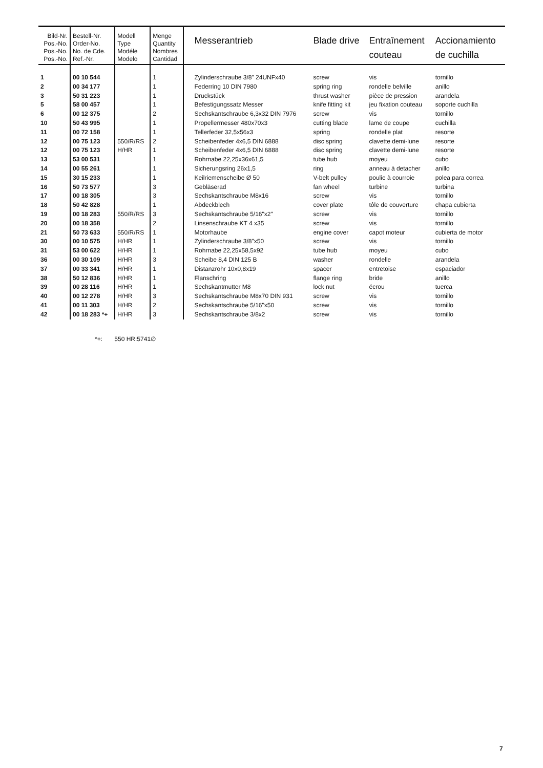| Bild-Nr. Pos.-No. Pos.-No. Pos.-No. | Bestell-Nr. Order-No. No. de Cde. Ref.-Nr. | Modell Type Modéle Modelo | Menge Quantity Nombres Cantidad | Messerantrieb | Blade drive | Entraînement couteau | Accionamiento de cuchilla |
| --- | --- | --- | --- | --- | --- | --- | --- |
| 1 | 00 10 544 | | 1 | Zylinderschraube 3/8" 24UNFx40 | screw | vis | tornillo |
| 2 | 00 34 177 | | 1 | Federring 10 DIN 7980 | spring ring | rondelle belville | anillo |
| 3 | 50 31 223 | | 1 | Druckstück | thrust washer | pièce de pression | arandela |
| 5 | 58 00 457 | | 1 | Befestigungssatz Messer | knife fitting kit | jeu fixation couteau | soporte cuchilla |
| 6 | 00 12 375 | | 2 | Sechskantschraube 6,3x32 DIN 7976 | screw | vis | tornillo |
| 10 | 50 43 995 | | 1 | Propellermesser 480x70x3 | cutting blade | lame de coupe | cuchilla |
| 11 | 00 72 158 | | 1 | Tellerfeder 32,5x56x3 | spring | rondelle plat | resorte |
| 12 | 00 75 123 | 550/R/RS | 2 | Scheibenfeder 4x6,5 DIN 6888 | disc spring | clavette demi-lune | resorte |
| 12 | 00 75 123 | H/HR | 1 | Scheibenfeder 4x6,5 DIN 6888 | disc spring | clavette demi-lune | resorte |
| 13 | 53 00 531 | | 1 | Rohrnabe 22,25x36x61,5 | tube hub | moyeu | cubo |
| 14 | 00 55 261 | | 1 | Sicherungsring 26x1,5 | ring | anneau à detacher | anillo |
| 15 | 30 15 233 | | 1 | Keilriemenscheibe Ø 50 | V-belt pulley | poulie à courroie | polea para correa |
| 16 | 50 73 577 | | 3 | Gebläserad | fan wheel | turbine | turbina |
| 17 | 00 18 305 | | 3 | Sechskantschraube M8x16 | screw | vis | tornillo |
| 18 | 50 42 828 | | 1 | Abdeckblech | cover plate | tôle de couverture | chapa cubierta |
| 19 | 00 18 283 | 550/R/RS | 3 | Sechskantschraube 5/16"x2" | screw | vis | tornillo |
| 20 | 00 18 358 | | 2 | Linsenschraube KT 4 x35 | screw | vis | tornillo |
| 21 | 50 73 633 | 550/R/RS | 1 | Motorhaube | engine cover | capot moteur | cubierta de motor |
| 30 | 00 10 575 | H/HR | 1 | Zylinderschraube 3/8"x50 | screw | vis | tornillo |
| 31 | 53 00 622 | H/HR | 1 | Rohrnabe 22,25x58,5x92 | tube hub | moyeu | cubo |
| 36 | 00 30 109 | H/HR | 3 | Scheibe 8,4 DIN 125 B | washer | rondelle | arandela |
| 37 | 00 33 341 | H/HR | 1 | Distanzrohr 10x0,8x19 | spacer | entretoise | espaciador |
| 38 | 50 12 836 | H/HR | 1 | Flanschring | flange ring | bride | anillo |
| 39 | 00 28 116 | H/HR | 1 | Sechskantmutter M8 | lock nut | écrou | tuerca |
| 40 | 00 12 278 | H/HR | 3 | Sechskantschraube M8x70 DIN 931 | screw | vis | tornillo |
| 41 | 00 11 303 | H/HR | 2 | Sechskantschraube 5/16"x50 | screw | vis | tornillo |
| 42 | 00 18 283 *+ | H/HR | 3 | Sechskantschraube 3/8x2 | screw | vis | tornillo |
*+: 550 HR:5741∅
7